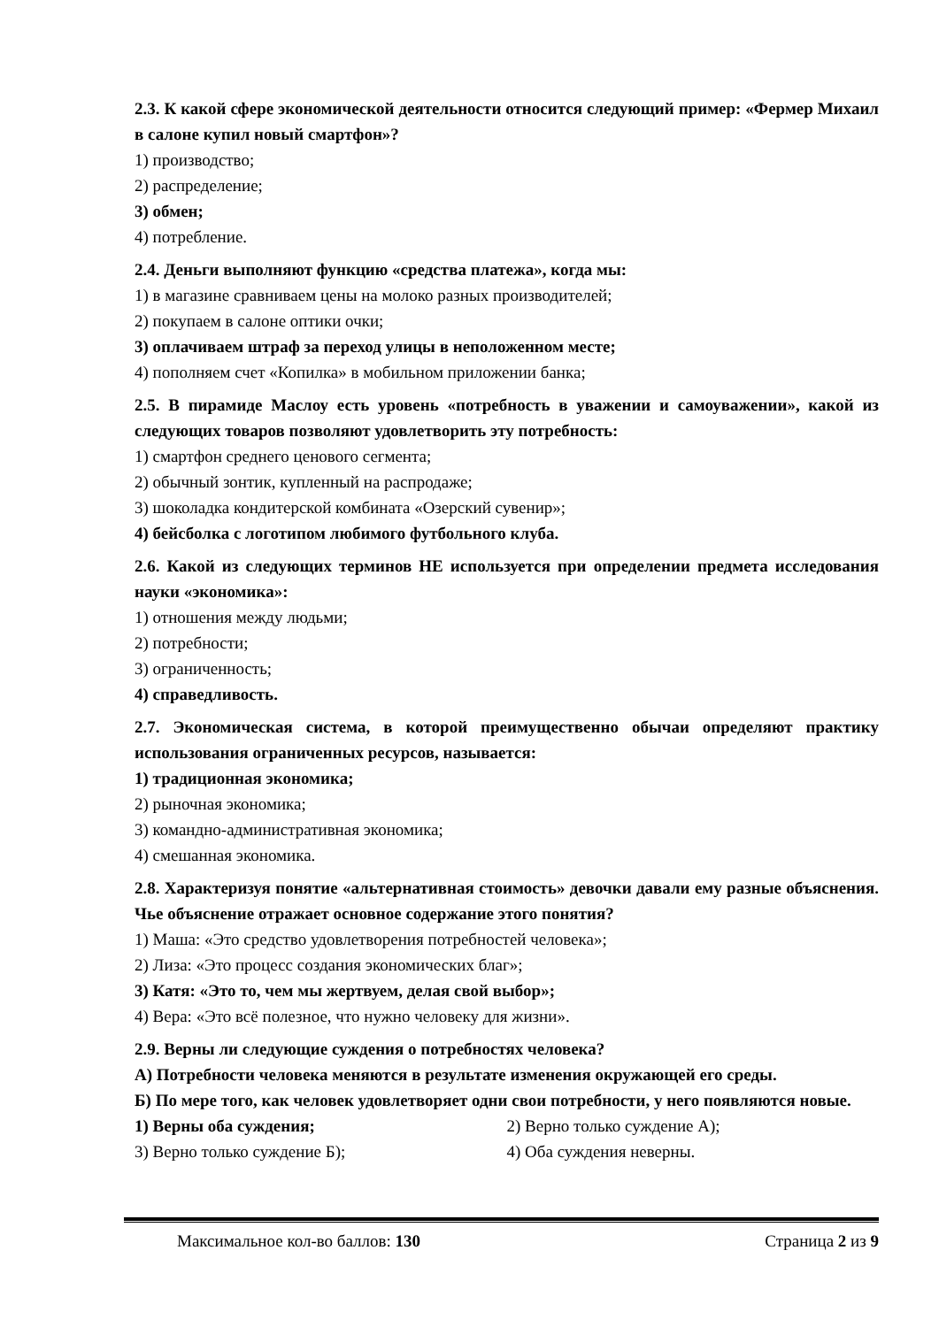2.3. К какой сфере экономической деятельности относится следующий пример: «Фермер Михаил в салоне купил новый смартфон»?
1) производство;
2) распределение;
3) обмен;
4) потребление.
2.4. Деньги выполняют функцию «средства платежа», когда мы:
1) в магазине сравниваем цены на молоко разных производителей;
2) покупаем в салоне оптики очки;
3) оплачиваем штраф за переход улицы в неположенном месте;
4) пополняем счет «Копилка» в мобильном приложении банка;
2.5. В пирамиде Маслоу есть уровень «потребность в уважении и самоуважении», какой из следующих товаров позволяют удовлетворить эту потребность:
1) смартфон среднего ценового сегмента;
2) обычный зонтик, купленный на распродаже;
3) шоколадка кондитерской комбината «Озерский сувенир»;
4) бейсболка с логотипом любимого футбольного клуба.
2.6. Какой из следующих терминов НЕ используется при определении предмета исследования науки «экономика»:
1) отношения между людьми;
2) потребности;
3) ограниченность;
4) справедливость.
2.7. Экономическая система, в которой преимущественно обычаи определяют практику использования ограниченных ресурсов, называется:
1) традиционная экономика;
2) рыночная экономика;
3) командно-административная экономика;
4) смешанная экономика.
2.8. Характеризуя понятие «альтернативная стоимость» девочки давали ему разные объяснения. Чье объяснение отражает основное содержание этого понятия?
1) Маша: «Это средство удовлетворения потребностей человека»;
2) Лиза: «Это процесс создания экономических благ»;
3) Катя: «Это то, чем мы жертвуем, делая свой выбор»;
4) Вера: «Это всё полезное, что нужно человеку для жизни».
2.9. Верны ли следующие суждения о потребностях человека?
А) Потребности человека меняются в результате изменения окружающей его среды.
Б) По мере того, как человек удовлетворяет одни свои потребности, у него появляются новые.
1) Верны оба суждения; 2) Верно только суждение А);
3) Верно только суждение Б); 4) Оба суждения неверны.
Максимальное кол-во баллов: 130 Страница 2 из 9